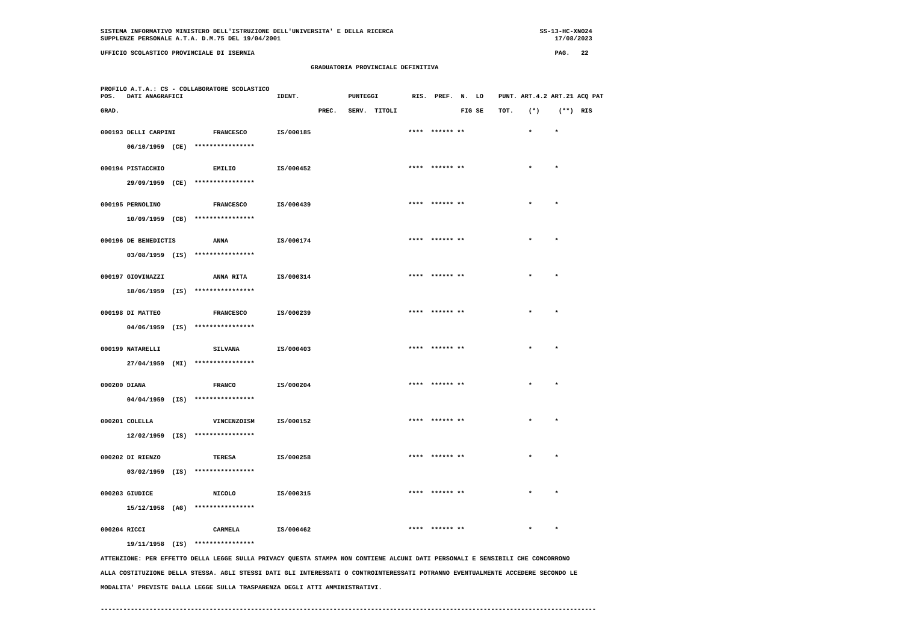SISTEMA INFORMATIVO MINISTERO DELL'ISTRUZIONE DELL'UNIVERSITA' E DELLA RICERCA                                       SS-13-HC-XNO24
SUPPLENZE PERSONALE A.T.A. D.M.75 DEL 19/04/2001                                                                         17/08/2023

UFFICIO SCOLASTICO PROVINCIALE DI ISERNIA                                                                                PAG.   22

                                                        GRADUATORIA PROVINCIALE DEFINITIVA


PROFILO A.T.A.: CS - COLLABORATORE SCOLASTICO
POS.   DATI ANAGRAFICI                         IDENT.             PUNTEGGI         RIS.  PREF.  N.  LO    PUNT. ART.4.2 ART.21 ACQ PAT

GRAD.                                                     PREC.   SERV.  TITOLI                 FIG SE    TOT.    (*)     (**)  RIS


000193 DELLI CARPINI          FRANCESCO        IS/000185                          ****  ****** **                 *      *

       06/10/1959  (CE)  ****************


000194 PISTACCHIO             EMILIO           IS/000452                          ****  ****** **                 *      *

       29/09/1959  (CE)  ****************


000195 PERNOLINO              FRANCESCO        IS/000439                          ****  ****** **                 *      *

       10/09/1959  (CB)  ****************


000196 DE BENEDICTIS          ANNA             IS/000174                          ****  ****** **                 *      *

       03/08/1959  (IS)  ****************


000197 GIOVINAZZI             ANNA RITA        IS/000314                          ****  ****** **                 *      *

       18/06/1959  (IS)  ****************


000198 DI MATTEO              FRANCESCO        IS/000239                          ****  ****** **                 *      *

       04/06/1959  (IS)  ****************


000199 NATARELLI              SILVANA          IS/000403                          ****  ****** **                 *      *

       27/04/1959  (MI)  ****************


000200 DIANA                  FRANCO           IS/000204                          ****  ****** **                 *      *

       04/04/1959  (IS)  ****************


000201 COLELLA                VINCENZOISM      IS/000152                          ****  ****** **                 *      *

       12/02/1959  (IS)  ****************


000202 DI RIENZO              TERESA           IS/000258                          ****  ****** **                 *      *

       03/02/1959  (IS)  ****************


000203 GIUDICE                NICOLO           IS/000315                          ****  ****** **                 *      *

       15/12/1958  (AG)  ****************


000204 RICCI                  CARMELA          IS/000462                          ****  ****** **                 *      *

       19/11/1958  (IS)  ****************

ATTENZIONE: PER EFFETTO DELLA LEGGE SULLA PRIVACY QUESTA STAMPA NON CONTIENE ALCUNI DATI PERSONALI E SENSIBILI CHE CONCORRONO

ALLA COSTITUZIONE DELLA STESSA. AGLI STESSI DATI GLI INTERESSATI O CONTROINTERESSATI POTRANNO EVENTUALMENTE ACCEDERE SECONDO LE

MODALITA' PREVISTE DALLA LEGGE SULLA TRASPARENZA DEGLI ATTI AMMINISTRATIVI.


------------------------------------------------------------------------------------------------------------------------------------